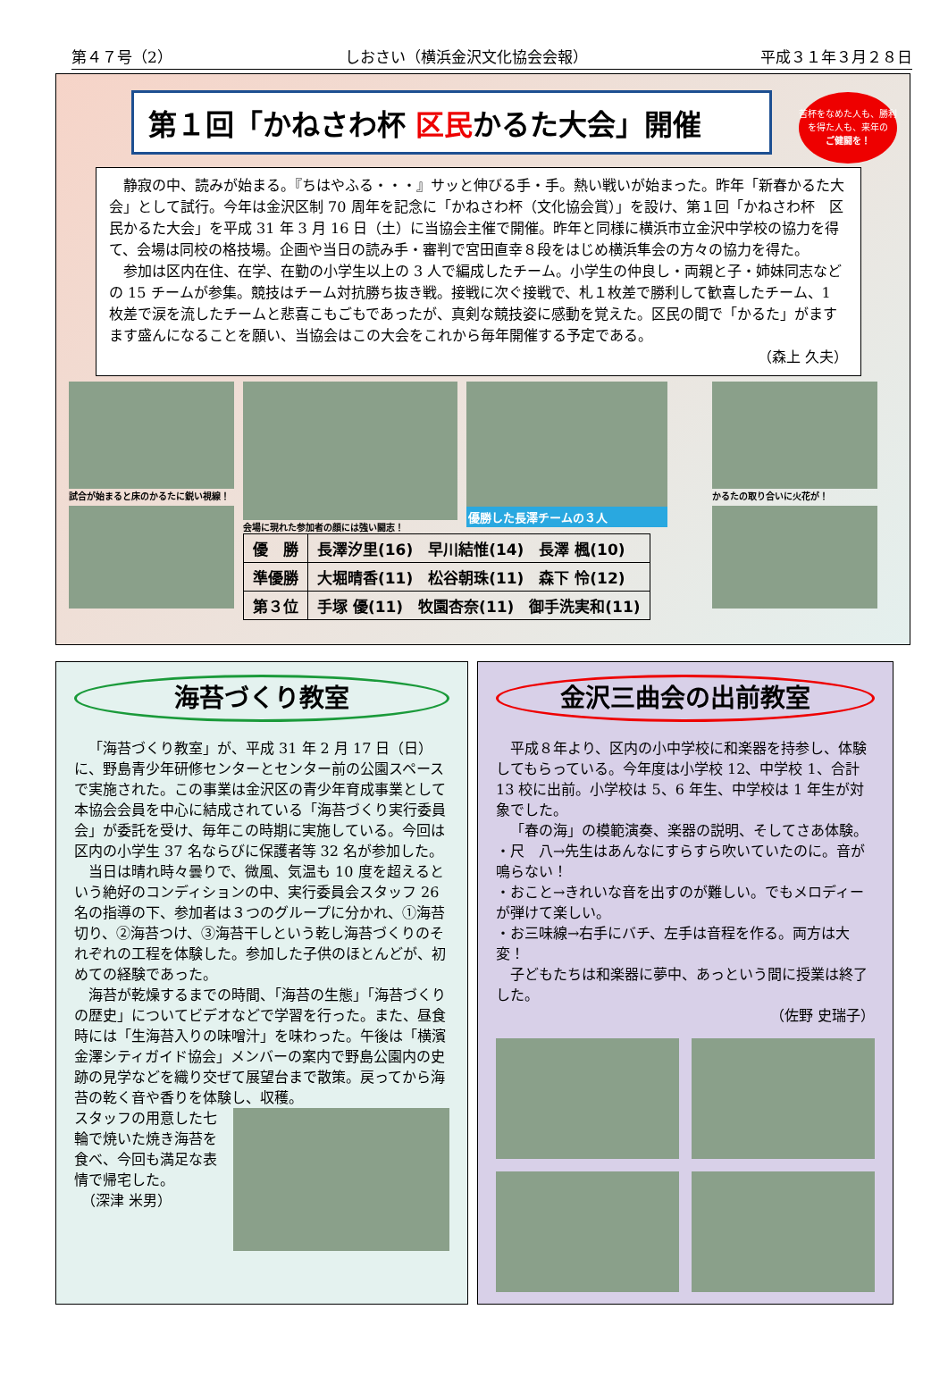第４７号（2） しおさい（横浜金沢文化協会会報） 平成３１年３月２８日
第１回「かねさわ杯 区民かるた大会」開催
苦杯をなめた人も、勝利を得た人も、来年の
ご健闘を！
静寂の中、読みが始まる。『ちはやふる・・・』サッと伸びる手・手。熱い戦いが始まった。昨年「新春かるた大会」として試行。今年は金沢区制 70 周年を記念に「かねさわ杯（文化協会賞）」を設け、第１回「かねさわ杯　区民かるた大会」を平成 31 年 3 月 16 日（土）に当協会主催で開催。昨年と同様に横浜市立金沢中学校の協力を得て、会場は同校の格技場。企画や当日の読み手・審判で宮田直幸８段をはじめ横浜隼会の方々の協力を得た。
参加は区内在住、在学、在勤の小学生以上の 3 人で編成したチーム。小学生の仲良し・両親と子・姉妹同志などの 15 チームが参集。競技はチーム対抗勝ち抜き戦。接戦に次ぐ接戦で、札１枚差で勝利して歓喜したチーム、1 枚差で涙を流したチームと悲喜こもごもであったが、真剣な競技姿に感動を覚えた。区民の間で「かるた」がますます盛んになることを願い、当協会はこの大会をこれから毎年開催する予定である。
（森上 久夫）
試合が始まると床のかるたに鋭い視線！ 会場に現れた参加者の顔には強い闘志！
優勝した長澤チームの３人
| 優 勝 | 長澤汐里(16) 早川結惟(14) 長澤 楓(10) |
| 準優勝 | 大堀晴香(11) 松谷朝珠(11) 森下 怜(12) |
| 第３位 | 手塚 優(11) 牧園杏奈(11) 御手洗実和(11) |
かるたの取り合いに火花が！
海苔づくり教室
「海苔づくり教室」が、平成 31 年 2 月 17 日（日）に、野島青少年研修センターとセンター前の公園スペースで実施された。この事業は金沢区の青少年育成事業として本協会会員を中心に結成されている「海苔づくり実行委員会」が委託を受け、毎年この時期に実施している。今回は区内の小学生 37 名ならびに保護者等 32 名が参加した。
当日は晴れ時々曇りで、微風、気温も 10 度を超えるという絶好のコンディションの中、実行委員会スタッフ 26 名の指導の下、参加者は３つのグループに分かれ、①海苔切り、②海苔つけ、③海苔干しという乾し海苔づくりのそれぞれの工程を体験した。参加した子供のほとんどが、初めての経験であった。
海苔が乾燥するまでの時間、「海苔の生態」「海苔づくりの歴史」についてビデオなどで学習を行った。また、昼食時には「生海苔入りの味噌汁」を味わった。午後は「横濱金澤シティガイド協会」メンバーの案内で野島公園内の史跡の見学などを織り交ぜて展望台まで散策。戻ってから海苔の乾く音や香りを体験し、収穫。
スタッフの用意した七輪で焼いた焼き海苔を食べ、今回も満足な表情で帰宅した。
　（深津 米男）
金沢三曲会の出前教室
平成８年より、区内の小中学校に和楽器を持参し、体験してもらっている。今年度は小学校 12、中学校 1、合計 13 校に出前。小学校は 5、6 年生、中学校は 1 年生が対象でした。
「春の海」の模範演奏、楽器の説明、そしてさあ体験。
・尺　八→先生はあんなにすらすら吹いていたのに。音が鳴らない！
・おこと→きれいな音を出すのが難しい。でもメロディーが弾けて楽しい。
・お三味線→右手にバチ、左手は音程を作る。両方は大変！
子どもたちは和楽器に夢中、あっという間に授業は終了した。
（佐野 史瑞子）